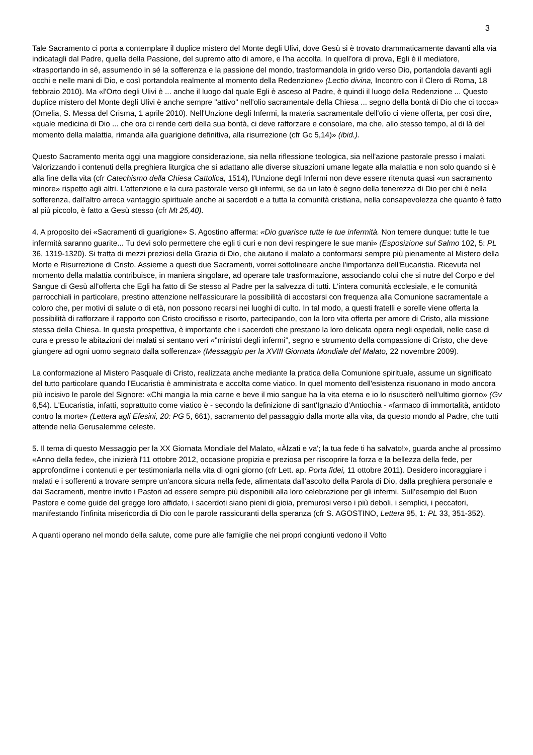3
Tale Sacramento ci porta a contemplare il duplice mistero del Monte degli Ulivi, dove Gesù si è trovato drammaticamente davanti alla via indicatagli dal Padre, quella della Passione, del supremo atto di amore, e l'ha accolta. In quell'ora di prova, Egli è il mediatore, «trasportando in sé, assumendo in sé la sofferenza e la passione del mondo, trasformandola in grido verso Dio, portandola davanti agli occhi e nelle mani di Dio, e così portandola realmente al momento della Redenzione» (Lectio divina, Incontro con il Clero di Roma, 18 febbraio 2010). Ma «l'Orto degli Ulivi è ... anche il luogo dal quale Egli è asceso al Padre, è quindi il luogo della Redenzione ... Questo duplice mistero del Monte degli Ulivi è anche sempre "attivo" nell'olio sacramentale della Chiesa ... segno della bontà di Dio che ci tocca» (Omelia, S. Messa del Crisma, 1 aprile 2010). Nell'Unzione degli Infermi, la materia sacramentale dell'olio ci viene offerta, per così dire, «quale medicina di Dio ... che ora ci rende certi della sua bontà, ci deve rafforzare e consolare, ma che, allo stesso tempo, al di là del momento della malattia, rimanda alla guarigione definitiva, alla risurrezione (cfr Gc 5,14)» (ibid.).
Questo Sacramento merita oggi una maggiore considerazione, sia nella riflessione teologica, sia nell'azione pastorale presso i malati. Valorizzando i contenuti della preghiera liturgica che si adattano alle diverse situazioni umane legate alla malattia e non solo quando si è alla fine della vita (cfr Catechismo della Chiesa Cattolica, 1514), l'Unzione degli Infermi non deve essere ritenuta quasi «un sacramento minore» rispetto agli altri. L'attenzione e la cura pastorale verso gli infermi, se da un lato è segno della tenerezza di Dio per chi è nella sofferenza, dall'altro arreca vantaggio spirituale anche ai sacerdoti e a tutta la comunità cristiana, nella consapevolezza che quanto è fatto al più piccolo, è fatto a Gesù stesso (cfr Mt 25,40).
4. A proposito dei «Sacramenti di guarigione» S. Agostino afferma: «Dio guarisce tutte le tue infermità. Non temere dunque: tutte le tue infermità saranno guarite... Tu devi solo permettere che egli ti curi e non devi respingere le sue mani» (Esposizione sul Salmo 102, 5: PL 36, 1319-1320). Si tratta di mezzi preziosi della Grazia di Dio, che aiutano il malato a conformarsi sempre più pienamente al Mistero della Morte e Risurrezione di Cristo. Assieme a questi due Sacramenti, vorrei sottolineare anche l'importanza dell'Eucaristia. Ricevuta nel momento della malattia contribuisce, in maniera singolare, ad operare tale trasformazione, associando colui che si nutre del Corpo e del Sangue di Gesù all'offerta che Egli ha fatto di Se stesso al Padre per la salvezza di tutti. L'intera comunità ecclesiale, e le comunità parrocchiali in particolare, prestino attenzione nell'assicurare la possibilità di accostarsi con frequenza alla Comunione sacramentale a coloro che, per motivi di salute o di età, non possono recarsi nei luoghi di culto. In tal modo, a questi fratelli e sorelle viene offerta la possibilità di rafforzare il rapporto con Cristo crocifisso e risorto, partecipando, con la loro vita offerta per amore di Cristo, alla missione stessa della Chiesa. In questa prospettiva, è importante che i sacerdoti che prestano la loro delicata opera negli ospedali, nelle case di cura e presso le abitazioni dei malati si sentano veri «"ministri degli infermi", segno e strumento della compassione di Cristo, che deve giungere ad ogni uomo segnato dalla sofferenza» (Messaggio per la XVIII Giornata Mondiale del Malato, 22 novembre 2009).
La conformazione al Mistero Pasquale di Cristo, realizzata anche mediante la pratica della Comunione spirituale, assume un significato del tutto particolare quando l'Eucaristia è amministrata e accolta come viatico. In quel momento dell'esistenza risuonano in modo ancora più incisivo le parole del Signore: «Chi mangia la mia carne e beve il mio sangue ha la vita eterna e io lo risusciterò nell'ultimo giorno» (Gv 6,54). L'Eucaristia, infatti, soprattutto come viatico è - secondo la definizione di sant'Ignazio d'Antiochia - «farmaco di immortalità, antidoto contro la morte» (Lettera agli Efesini, 20: PG 5, 661), sacramento del passaggio dalla morte alla vita, da questo mondo al Padre, che tutti attende nella Gerusalemme celeste.
5. Il tema di questo Messaggio per la XX Giornata Mondiale del Malato, «Àlzati e va'; la tua fede ti ha salvato!», guarda anche al prossimo «Anno della fede», che inizierà l'11 ottobre 2012, occasione propizia e preziosa per riscoprire la forza e la bellezza della fede, per approfondirne i contenuti e per testimoniarla nella vita di ogni giorno (cfr Lett. ap. Porta fidei, 11 ottobre 2011). Desidero incoraggiare i malati e i sofferenti a trovare sempre un'ancora sicura nella fede, alimentata dall'ascolto della Parola di Dio, dalla preghiera personale e dai Sacramenti, mentre invito i Pastori ad essere sempre più disponibili alla loro celebrazione per gli infermi. Sull'esempio del Buon Pastore e come guide del gregge loro affidato, i sacerdoti siano pieni di gioia, premurosi verso i più deboli, i semplici, i peccatori, manifestando l'infinita misericordia di Dio con le parole rassicuranti della speranza (cfr S. AGOSTINO, Lettera 95, 1: PL 33, 351-352).
A quanti operano nel mondo della salute, come pure alle famiglie che nei propri congiunti vedono il Volto